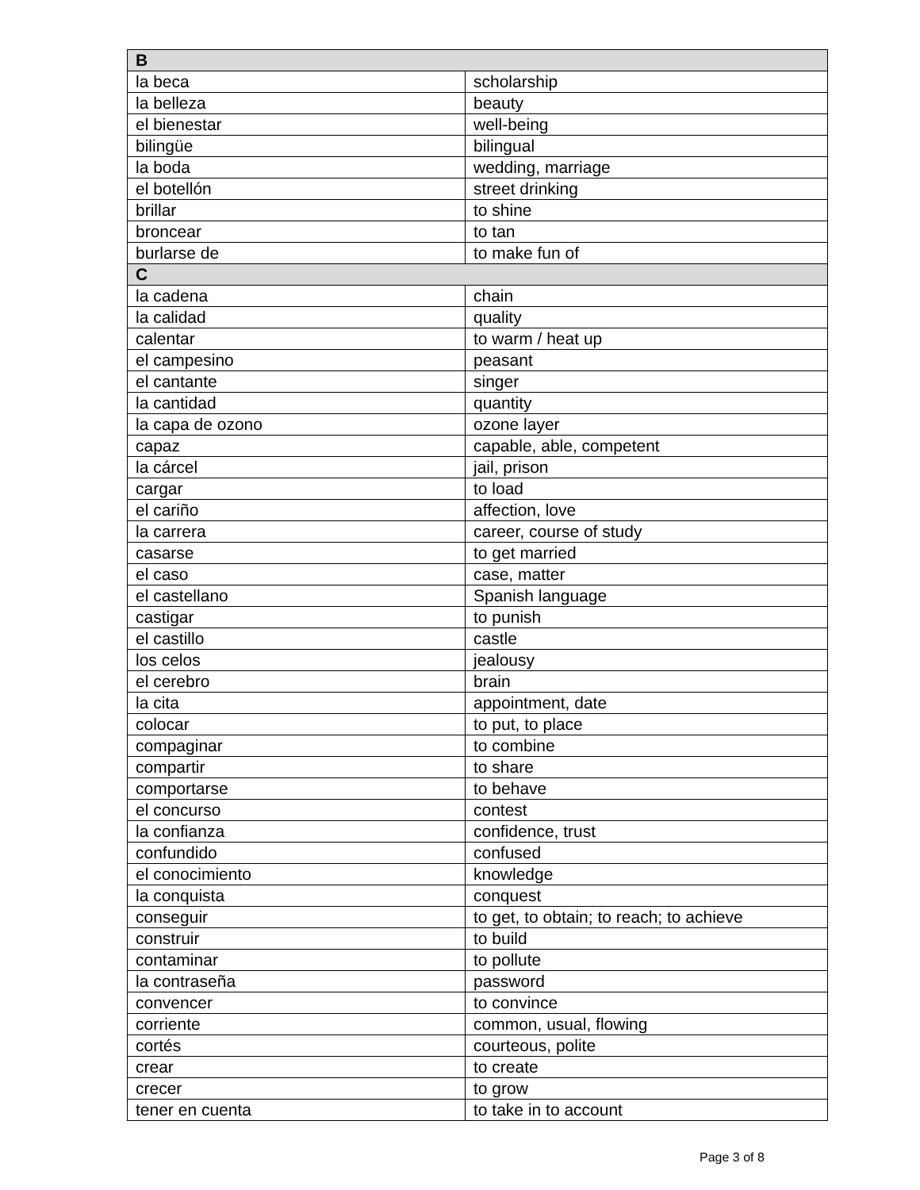| B | |
| --- | --- |
| la beca | scholarship |
| la belleza | beauty |
| el bienestar | well-being |
| bilingüe | bilingual |
| la boda | wedding, marriage |
| el botellón | street drinking |
| brillar | to shine |
| broncear | to tan |
| burlarse de | to make fun of |
| C | |
| la cadena | chain |
| la calidad | quality |
| calentar | to warm / heat up |
| el campesino | peasant |
| el cantante | singer |
| la cantidad | quantity |
| la capa de ozono | ozone layer |
| capaz | capable, able, competent |
| la cárcel | jail, prison |
| cargar | to load |
| el cariño | affection, love |
| la carrera | career, course of study |
| casarse | to get married |
| el caso | case, matter |
| el castellano | Spanish language |
| castigar | to punish |
| el castillo | castle |
| los celos | jealousy |
| el cerebro | brain |
| la cita | appointment, date |
| colocar | to put, to place |
| compaginar | to combine |
| compartir | to share |
| comportarse | to behave |
| el concurso | contest |
| la confianza | confidence, trust |
| confundido | confused |
| el conocimiento | knowledge |
| la conquista | conquest |
| conseguir | to get, to obtain; to reach; to achieve |
| construir | to build |
| contaminar | to pollute |
| la contraseña | password |
| convencer | to convince |
| corriente | common, usual, flowing |
| cortés | courteous, polite |
| crear | to create |
| crecer | to grow |
| tener en cuenta | to take in to account |
Page 3 of 8